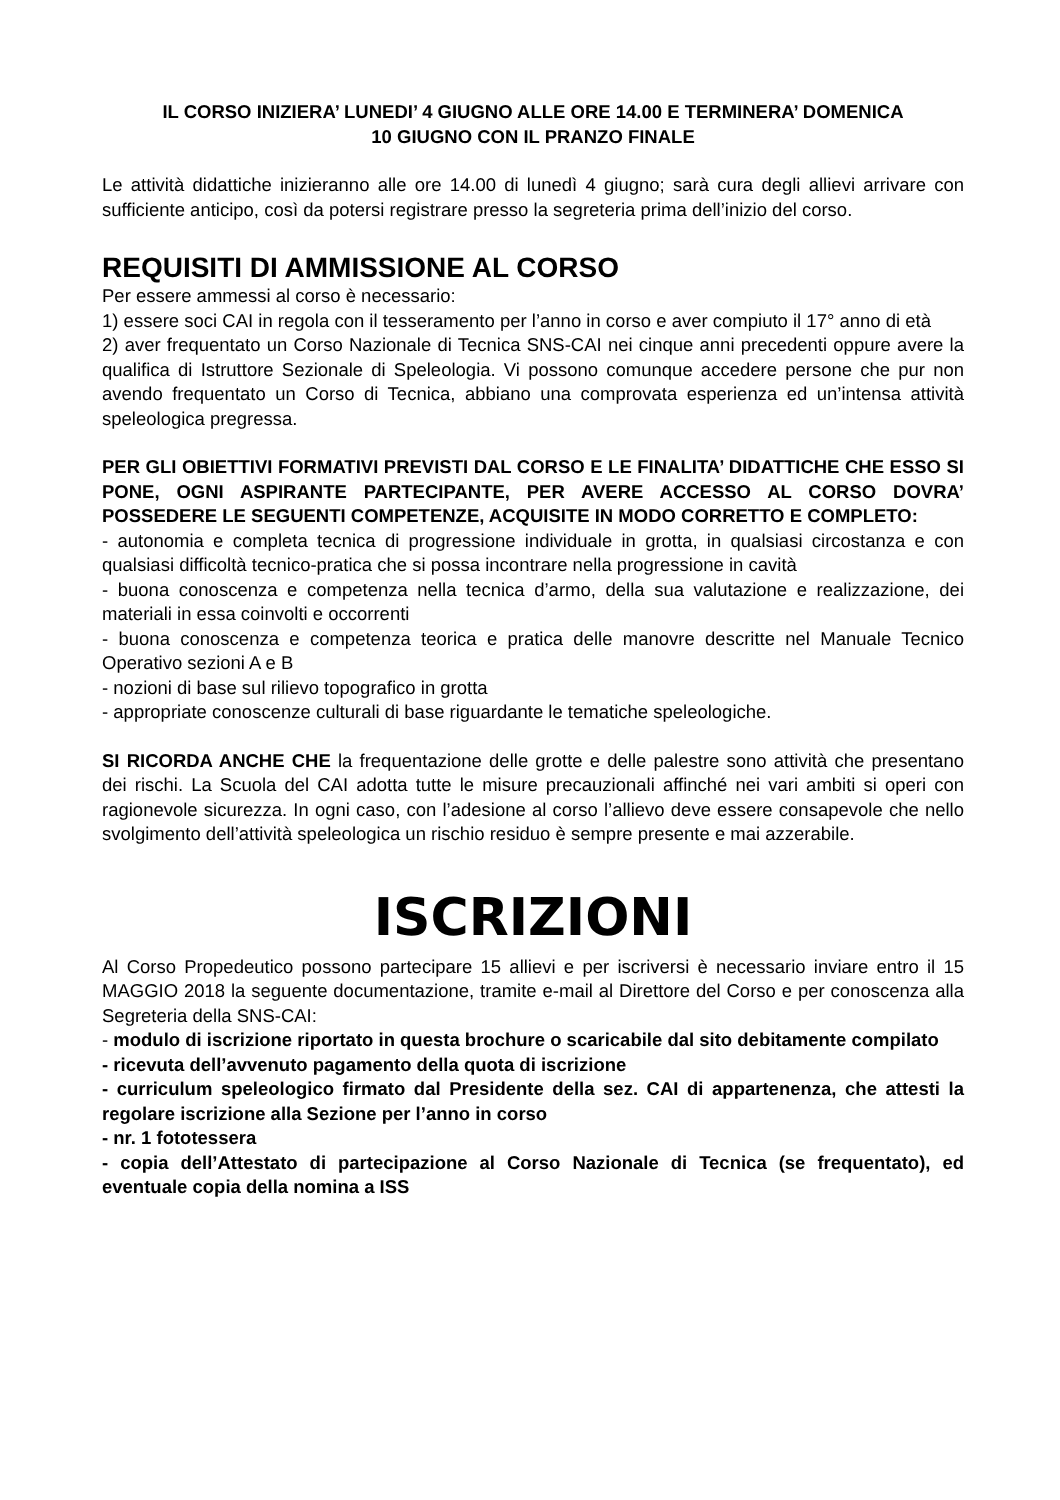IL CORSO INIZIERA’ LUNEDI’ 4 GIUGNO ALLE ORE 14.00 E TERMINERA’ DOMENICA
10 GIUGNO CON IL PRANZO FINALE
Le attività didattiche inizieranno alle ore 14.00 di lunedì 4 giugno; sarà cura degli allievi arrivare con sufficiente anticipo, così da potersi registrare presso la segreteria prima dell’inizio del corso.
REQUISITI DI AMMISSIONE AL CORSO
Per essere ammessi al corso è necessario:
1) essere soci CAI in regola con il tesseramento per l’anno in corso e aver compiuto il 17° anno di età
2) aver frequentato un Corso Nazionale di Tecnica SNS-CAI nei cinque anni precedenti oppure avere la qualifica di Istruttore Sezionale di Speleologia. Vi possono comunque accedere persone che pur non avendo frequentato un Corso di Tecnica, abbiano una comprovata esperienza ed un’intensa attività speleologica pregressa.
PER GLI OBIETTIVI FORMATIVI PREVISTI DAL CORSO E LE FINALITA’ DIDATTICHE CHE ESSO SI PONE, OGNI ASPIRANTE PARTECIPANTE, PER AVERE ACCESSO AL CORSO DOVRA’ POSSEDERE LE SEGUENTI COMPETENZE, ACQUISITE IN MODO CORRETTO E COMPLETO:
- autonomia e completa tecnica di progressione individuale in grotta, in qualsiasi circostanza e con qualsiasi difficoltà tecnico-pratica che si possa incontrare nella progressione in cavità
- buona conoscenza e competenza nella tecnica d’armo, della sua valutazione e realizzazione, dei materiali in essa coinvolti e occorrenti
- buona conoscenza e competenza teorica e pratica delle manovre descritte nel Manuale Tecnico Operativo sezioni A e B
- nozioni di base sul rilievo topografico in grotta
- appropriate conoscenze culturali di base riguardante le tematiche speleologiche.
SI RICORDA ANCHE CHE la frequentazione delle grotte e delle palestre sono attività che presentano dei rischi. La Scuola del CAI adotta tutte le misure precauzionali affinché nei vari ambiti si operi con ragionevole sicurezza. In ogni caso, con l’adesione al corso l’allievo deve essere consapevole che nello svolgimento dell’attività speleologica un rischio residuo è sempre presente e mai azzerabile.
ISCRIZIONI
Al Corso Propedeutico possono partecipare 15 allievi e per iscriversi è necessario inviare entro il 15 MAGGIO 2018 la seguente documentazione, tramite e-mail al Direttore del Corso e per conoscenza alla Segreteria della SNS-CAI:
- modulo di iscrizione riportato in questa brochure o scaricabile dal sito debitamente compilato
- ricevuta dell’avvenuto pagamento della quota di iscrizione
- curriculum speleologico firmato dal Presidente della sez. CAI di appartenenza, che attesti la regolare iscrizione alla Sezione per l’anno in corso
- nr. 1 fototessera
- copia dell’Attestato di partecipazione al Corso Nazionale di Tecnica (se frequentato), ed eventuale copia della nomina a ISS